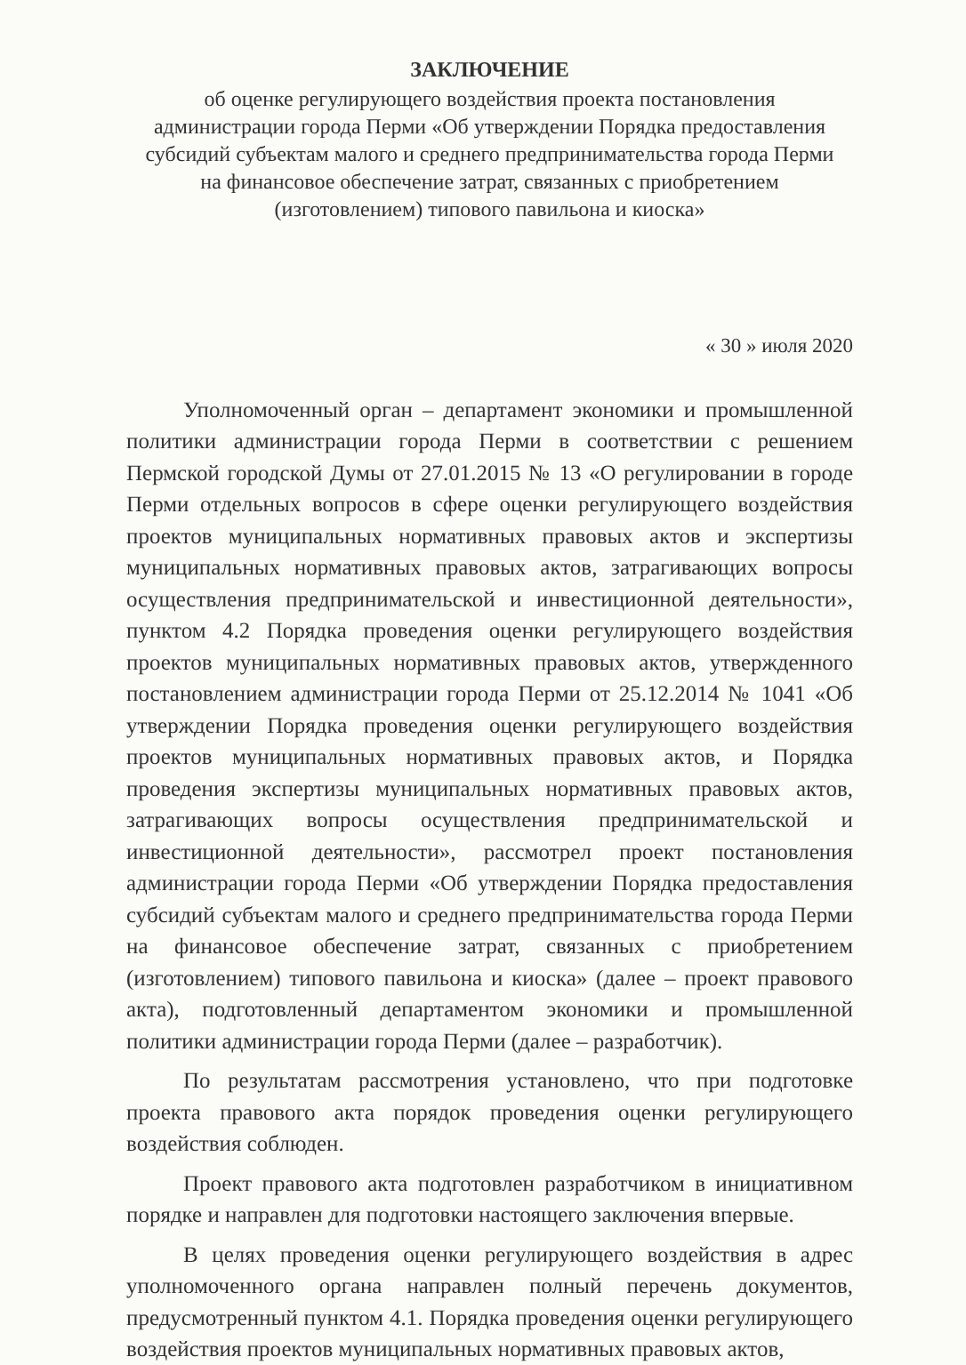ЗАКЛЮЧЕНИЕ
об оценке регулирующего воздействия проекта постановления
администрации города Перми «Об утверждении Порядка предоставления
субсидий субъектам малого и среднего предпринимательства города Перми
на финансовое обеспечение затрат, связанных с приобретением
(изготовлением) типового павильона и киоска»
« 30 » июля 2020
Уполномоченный орган – департамент экономики и промышленной политики администрации города Перми в соответствии с решением Пермской городской Думы от 27.01.2015 № 13 «О регулировании в городе Перми отдельных вопросов в сфере оценки регулирующего воздействия проектов муниципальных нормативных правовых актов и экспертизы муниципальных нормативных правовых актов, затрагивающих вопросы осуществления предпринимательской и инвестиционной деятельности», пунктом 4.2 Порядка проведения оценки регулирующего воздействия проектов муниципальных нормативных правовых актов, утвержденного постановлением администрации города Перми от 25.12.2014 № 1041 «Об утверждении Порядка проведения оценки регулирующего воздействия проектов муниципальных нормативных правовых актов, и Порядка проведения экспертизы муниципальных нормативных правовых актов, затрагивающих вопросы осуществления предпринимательской и инвестиционной деятельности», рассмотрел проект постановления администрации города Перми «Об утверждении Порядка предоставления субсидий субъектам малого и среднего предпринимательства города Перми на финансовое обеспечение затрат, связанных с приобретением (изготовлением) типового павильона и киоска» (далее – проект правового акта), подготовленный департаментом экономики и промышленной политики администрации города Перми (далее – разработчик).
По результатам рассмотрения установлено, что при подготовке проекта правового акта порядок проведения оценки регулирующего воздействия соблюден.
Проект правового акта подготовлен разработчиком в инициативном порядке и направлен для подготовки настоящего заключения впервые.
В целях проведения оценки регулирующего воздействия в адрес уполномоченного органа направлен полный перечень документов, предусмотренный пунктом 4.1. Порядка проведения оценки регулирующего воздействия проектов муниципальных нормативных правовых актов,